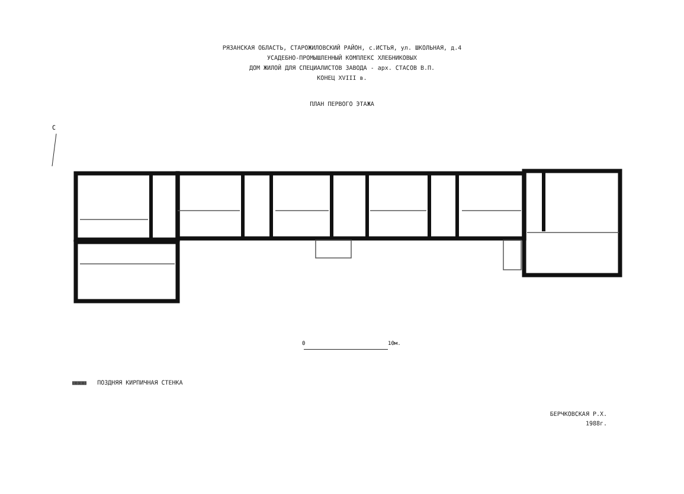РЯЗАНСКАЯ ОБЛАСТЬ, СТАРОЖИЛОВСКИЙ РАЙОН, с.ИСТЬЯ, ул. ШКОЛЬНАЯ, д.4
УСАДЕБНО-ПРОМЫШЛЕННЫЙ КОМПЛЕКС ХЛЕБНИКОВЫХ
ДОМ ЖИЛОЙ ДЛЯ СПЕЦИАЛИСТОВ ЗАВОДА - арх. СТАСОВ В.П.
КОНЕЦ XVIII в.
ПЛАН ПЕРВОГО ЭТАЖА
С
0
10м.
▩▩▩▩ ПОЗДНЯЯ КИРПИЧНАЯ СТЕНКА
БЕРЧКОВСКАЯ Р.Х.
1988г.